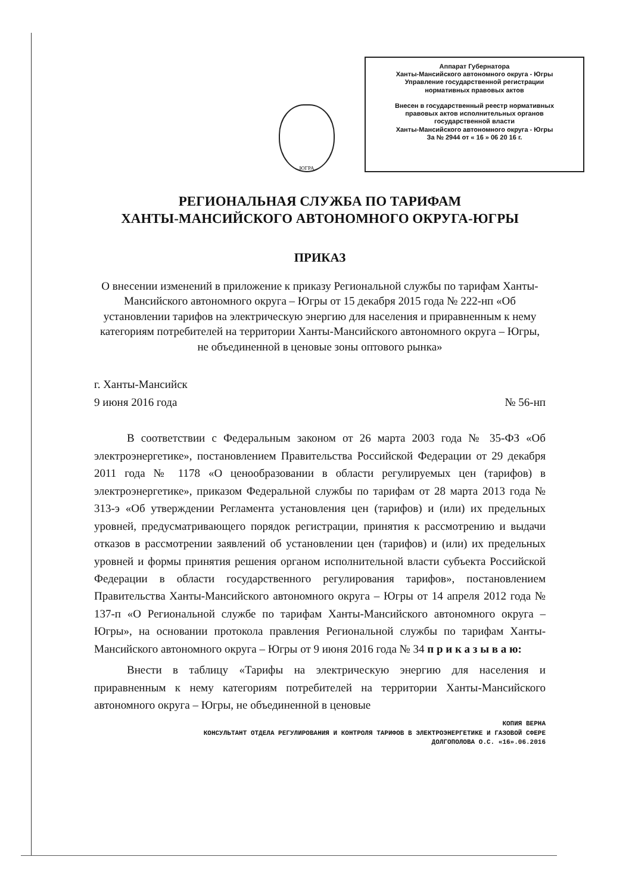ЮГРА
Аппарат Губернатора
Ханты-Мансийского автономного округа - Югры
Управление государственной регистрации
нормативных правовых актов
Внесен в государственный реестр нормативных
правовых актов исполнительных органов
государственной власти
Ханты-Мансийского автономного округа - Югры
За № 2944 от « 16 » 06 20 16 г.
РЕГИОНАЛЬНАЯ СЛУЖБА ПО ТАРИФАМ
ХАНТЫ-МАНСИЙСКОГО АВТОНОМНОГО ОКРУГА-ЮГРЫ
ПРИКАЗ
О внесении изменений в приложение к приказу Региональной службы по тарифам Ханты-Мансийского автономного округа – Югры от 15 декабря 2015 года № 222-нп «Об установлении тарифов на электрическую энергию для населения и приравненным к нему категориям потребителей на территории Ханты-Мансийского автономного округа – Югры, не объединенной в ценовые зоны оптового рынка»
г. Ханты-Мансийск
9 июня 2016 года № 56-нп
В соответствии с Федеральным законом от 26 марта 2003 года № 35-ФЗ «Об электроэнергетике», постановлением Правительства Российской Федерации от 29 декабря 2011 года № 1178 «О ценообразовании в области регулируемых цен (тарифов) в электроэнергетике», приказом Федеральной службы по тарифам от 28 марта 2013 года № 313-э «Об утверждении Регламента установления цен (тарифов) и (или) их предельных уровней, предусматривающего порядок регистрации, принятия к рассмотрению и выдачи отказов в рассмотрении заявлений об установлении цен (тарифов) и (или) их предельных уровней и формы принятия решения органом исполнительной власти субъекта Российской Федерации в области государственного регулирования тарифов», постановлением Правительства Ханты-Мансийского автономного округа – Югры от 14 апреля 2012 года № 137-п «О Региональной службе по тарифам Ханты-Мансийского автономного округа – Югры», на основании протокола правления Региональной службы по тарифам Ханты-Мансийского автономного округа – Югры от 9 июня 2016 года № 34 п р и к а з ы в а ю:
Внести в таблицу «Тарифы на электрическую энергию для населения и приравненным к нему категориям потребителей на территории Ханты-Мансийского автономного округа – Югры, не объединенной в ценовые
КОПИЯ ВЕРНА
КОНСУЛЬТАНТ ОТДЕЛА РЕГУЛИРОВАНИЯ И КОНТРОЛЯ ТАРИФОВ В ЭЛЕКТРОЭНЕРГЕТИКЕ И ГАЗОВОЙ СФЕРЕ
ДОЛГОПОЛОВА О.С. «16».06.2016